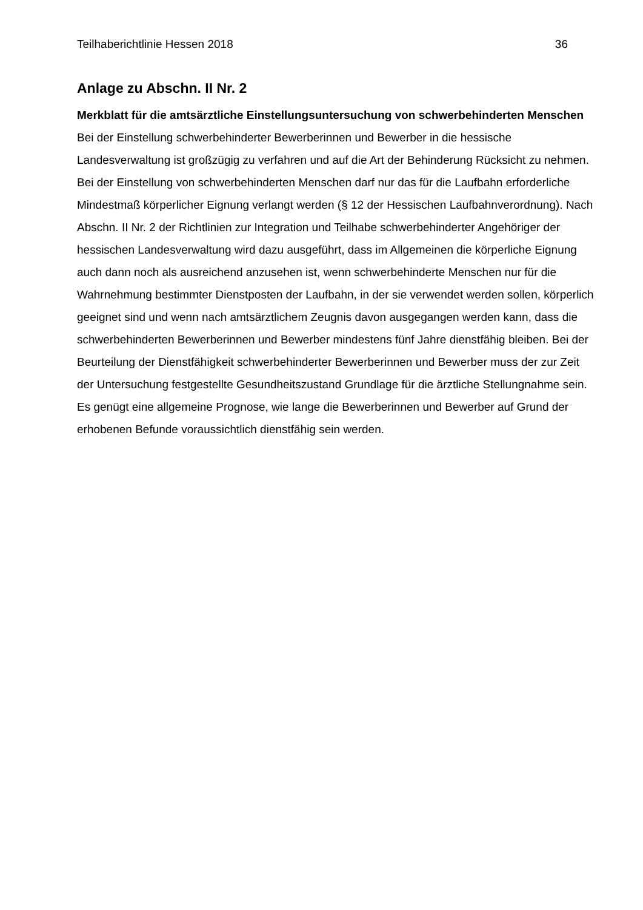Teilhaberichtlinie Hessen 2018 36
Anlage zu Abschn. II Nr. 2
Merkblatt für die amtsärztliche Einstellungsuntersuchung von schwerbehinderten Menschen
Bei der Einstellung schwerbehinderter Bewerberinnen und Bewerber in die hessische Landesverwaltung ist großzügig zu verfahren und auf die Art der Behinderung Rücksicht zu nehmen. Bei der Einstellung von schwerbehinderten Menschen darf nur das für die Laufbahn erforderliche Mindestmaß körperlicher Eignung verlangt werden (§ 12 der Hessischen Laufbahnverordnung). Nach Abschn. II Nr. 2 der Richtlinien zur Integration und Teilhabe schwerbehinderter Angehöriger der hessischen Landesverwaltung wird dazu ausgeführt, dass im Allgemeinen die körperliche Eignung auch dann noch als ausreichend anzusehen ist, wenn schwerbehinderte Menschen nur für die Wahrnehmung bestimmter Dienstposten der Laufbahn, in der sie verwendet werden sollen, körperlich geeignet sind und wenn nach amtsärztlichem Zeugnis davon ausgegangen werden kann, dass die schwerbehinderten Bewerberinnen und Bewerber mindestens fünf Jahre dienstfähig bleiben. Bei der Beurteilung der Dienstfähigkeit schwerbehinderter Bewerberinnen und Bewerber muss der zur Zeit der Untersuchung festgestellte Gesundheitszustand Grundlage für die ärztliche Stellungnahme sein. Es genügt eine allgemeine Prognose, wie lange die Bewerberinnen und Bewerber auf Grund der erhobenen Befunde voraussichtlich dienstfähig sein werden.